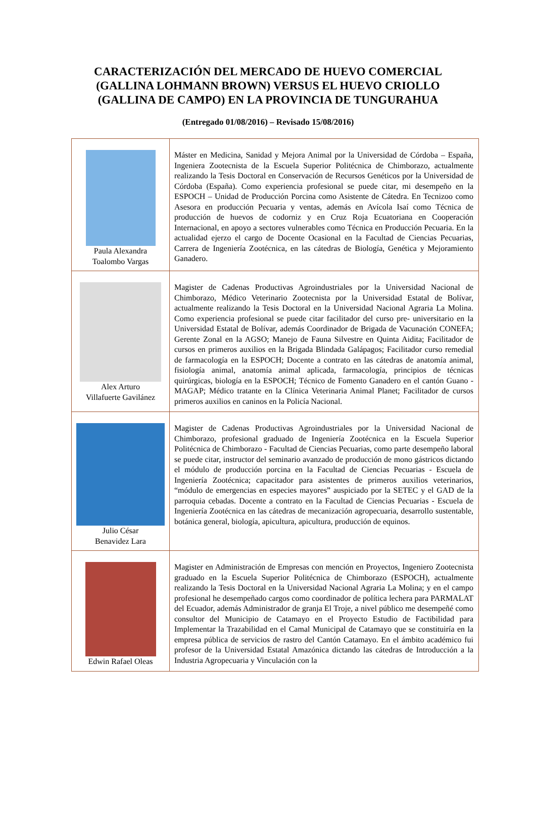CARACTERIZACIÓN DEL MERCADO DE HUEVO COMERCIAL
(GALLINA LOHMANN BROWN) VERSUS EL HUEVO CRIOLLO
(GALLINA DE CAMPO) EN LA PROVINCIA DE TUNGURAHUA
(Entregado 01/08/2016) – Revisado 15/08/2016)
| Paula Alexandra Toalombo Vargas | Máster en Medicina, Sanidad y Mejora Animal por la Universidad de Córdoba – España, Ingeniera Zootecnista de la Escuela Superior Politécnica de Chimborazo, actualmente realizando la Tesis Doctoral en Conservación de Recursos Genéticos por la Universidad de Córdoba (España). Como experiencia profesional se puede citar, mi desempeño en la ESPOCH – Unidad de Producción Porcina como Asistente de Cátedra. En Tecnizoo como Asesora en producción Pecuaria y ventas, además en Avícola Isaí como Técnica de producción de huevos de codorniz y en Cruz Roja Ecuatoriana en Cooperación Internacional, en apoyo a sectores vulnerables como Técnica en Producción Pecuaria. En la actualidad ejerzo el cargo de Docente Ocasional en la Facultad de Ciencias Pecuarias, Carrera de Ingeniería Zootécnica, en las cátedras de Biología, Genética y Mejoramiento Ganadero. |
| Alex Arturo Villafuerte Gavilánez | Magister de Cadenas Productivas Agroindustriales por la Universidad Nacional de Chimborazo, Médico Veterinario Zootecnista por la Universidad Estatal de Bolívar, actualmente realizando la Tesis Doctoral en la Universidad Nacional Agraria La Molina. Como experiencia profesional se puede citar facilitador del curso pre- universitario en la Universidad Estatal de Bolívar, además Coordinador de Brigada de Vacunación CONEFA; Gerente Zonal en la AGSO; Manejo de Fauna Silvestre en Quinta Aidita; Facilitador de cursos en primeros auxilios en la Brigada Blindada Galápagos; Facilitador curso remedial de farmacología en la ESPOCH; Docente a contrato en las cátedras de anatomía animal, fisiología animal, anatomía animal aplicada, farmacología, principios de técnicas quirúrgicas, biología en la ESPOCH; Técnico de Fomento Ganadero en el cantón Guano - MAGAP; Médico tratante en la Clínica Veterinaria Animal Planet; Facilitador de cursos primeros auxilios en caninos en la Policía Nacional. |
| Julio César Benavidez Lara | Magister de Cadenas Productivas Agroindustriales por la Universidad Nacional de Chimborazo, profesional graduado de Ingeniería Zootécnica en la Escuela Superior Politécnica de Chimborazo - Facultad de Ciencias Pecuarias, como parte desempeño laboral se puede citar, instructor del seminario avanzado de producción de mono gástricos dictando el módulo de producción porcina en la Facultad de Ciencias Pecuarias - Escuela de Ingeniería Zootécnica; capacitador para asistentes de primeros auxilios veterinarios, “módulo de emergencias en especies mayores” auspiciado por la SETEC y el GAD de la parroquia cebadas. Docente a contrato en la Facultad de Ciencias Pecuarias - Escuela de Ingeniería Zootécnica en las cátedras de mecanización agropecuaria, desarrollo sustentable, botánica general, biología, apicultura, apicultura, producción de equinos. |
| Edwin Rafael Oleas | Magister en Administración de Empresas con mención en Proyectos, Ingeniero Zootecnista graduado en la Escuela Superior Politécnica de Chimborazo (ESPOCH), actualmente realizando la Tesis Doctoral en la Universidad Nacional Agraria La Molina; y en el campo profesional he desempeñado cargos como coordinador de política lechera para PARMALAT del Ecuador, además Administrador de granja El Troje, a nivel público me desempeñé como consultor del Municipio de Catamayo en el Proyecto Estudio de Factibilidad para Implementar la Trazabilidad en el Camal Municipal de Catamayo que se constituiría en la empresa pública de servicios de rastro del Cantón Catamayo. En el ámbito académico fui profesor de la Universidad Estatal Amazónica dictando las cátedras de Introducción a la Industria Agropecuaria y Vinculación con la |